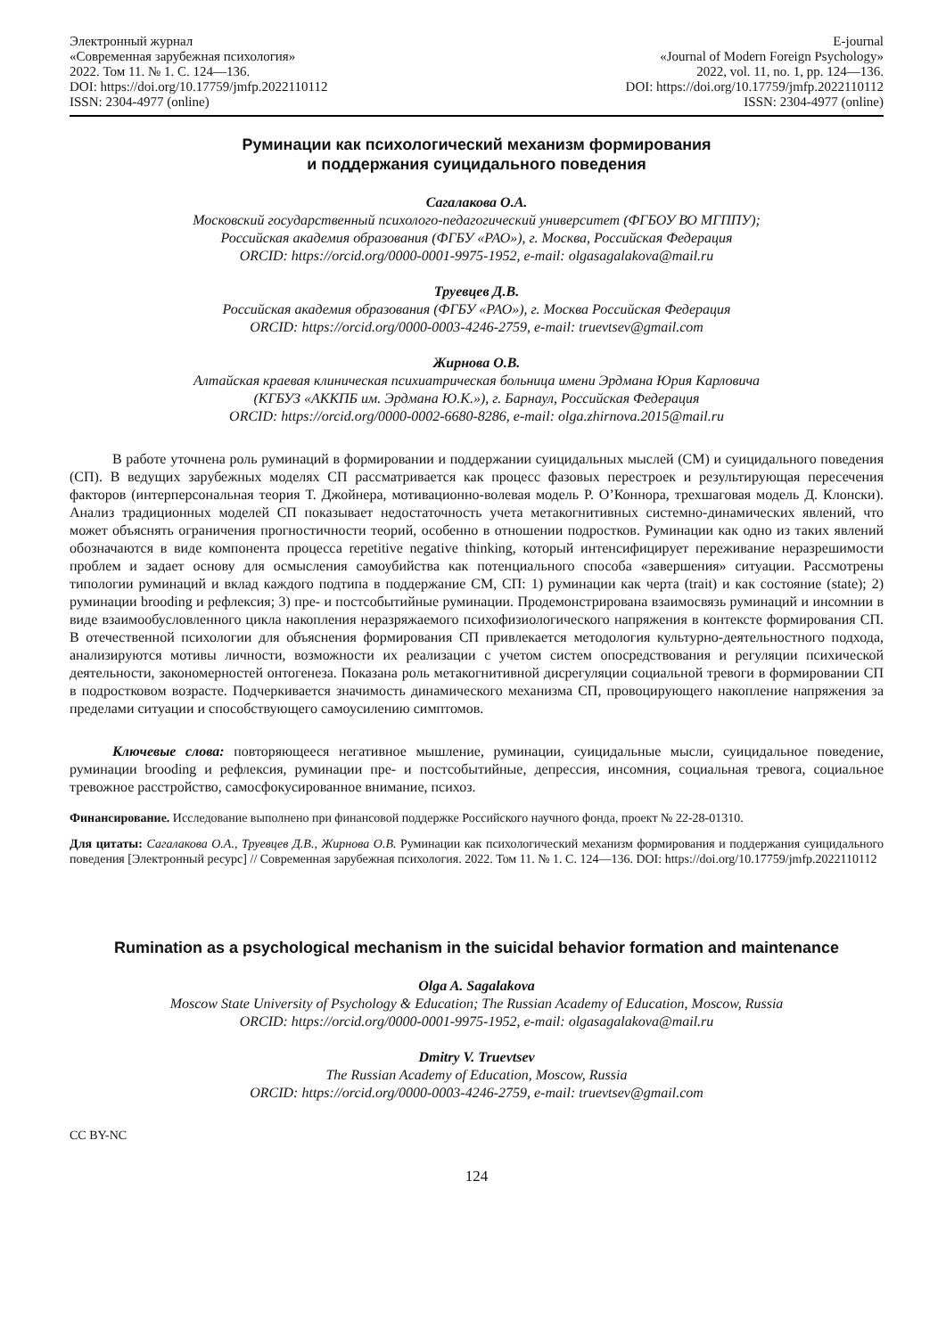Электронный журнал
«Современная зарубежная психология»
2022. Том 11. № 1. С. 124—136.
DOI: https://doi.org/10.17759/jmfp.2022110112
ISSN: 2304-4977 (online)
E-journal
«Journal of Modern Foreign Psychology»
2022, vol. 11, no. 1, pp. 124—136.
DOI: https://doi.org/10.17759/jmfp.2022110112
ISSN: 2304-4977 (online)
Руминации как психологический механизм формирования
и поддержания суицидального поведения
Сагалакова О.А.
Московский государственный психолого-педагогический университет (ФГБОУ ВО МГППУ);
Российская академия образования (ФГБУ «РАО»), г. Москва, Российская Федерация
ORCID: https://orcid.org/0000-0001-9975-1952, e-mail: olgasagalakova@mail.ru
Труевцев Д.В.
Российская академия образования (ФГБУ «РАО»), г. Москва Российская Федерация
ORCID: https://orcid.org/0000-0003-4246-2759, e-mail: truevtsev@gmail.com
Жирнова О.В.
Алтайская краевая клиническая психиатрическая больница имени Эрдмана Юрия Карловича
(КГБУЗ «АККПБ им. Эрдмана Ю.К.»), г. Барнаул, Российская Федерация
ORCID: https://orcid.org/0000-0002-6680-8286, e-mail: olga.zhirnova.2015@mail.ru
В работе уточнена роль руминаций в формировании и поддержании суицидальных мыслей (СМ) и суицидального поведения (СП). В ведущих зарубежных моделях СП рассматривается как процесс фазовых перестроек и результирующая пересечения факторов (интерперсональная теория Т. Джойнера, мотивационно-волевая модель Р. О’Коннора, трехшаговая модель Д. Клонски). Анализ традиционных моделей СП показывает недостаточность учета метакогнитивных системно-динамических явлений, что может объяснять ограничения прогностичности теорий, особенно в отношении подростков. Руминации как одно из таких явлений обозначаются в виде компонента процесса repetitive negative thinking, который интенсифицирует переживание неразрешимости проблем и задает основу для осмысления самоубийства как потенциального способа «завершения» ситуации. Рассмотрены типологии руминаций и вклад каждого подтипа в поддержание СМ, СП: 1) руминации как черта (trait) и как состояние (state); 2) руминации brooding и рефлексия; 3) пре- и постсобытийные руминации. Продемонстрирована взаимосвязь руминаций и инсомнии в виде взаимообусловленного цикла накопления неразряжаемого психофизиологического напряжения в контексте формирования СП. В отечественной психологии для объяснения формирования СП привлекается методология культурно-деятельностного подхода, анализируются мотивы личности, возможности их реализации с учетом систем опосредствования и регуляции психической деятельности, закономерностей онтогенеза. Показана роль метакогнитивной дисрегуляции социальной тревоги в формировании СП в подростковом возрасте. Подчеркивается значимость динамического механизма СП, провоцирующего накопление напряжения за пределами ситуации и способствующего самоусилению симптомов.
Ключевые слова: повторяющееся негативное мышление, руминации, суицидальные мысли, суицидальное поведение, руминации brooding и рефлексия, руминации пре- и постсобытийные, депрессия, инсомния, социальная тревога, социальное тревожное расстройство, самосфокусированное внимание, психоз.
Финансирование. Исследование выполнено при финансовой поддержке Российского научного фонда, проект № 22-28-01310.
Для цитаты: Сагалакова О.А., Труевцев Д.В., Жирнова О.В. Руминации как психологический механизм формирования и поддержания суицидального поведения [Электронный ресурс] // Современная зарубежная психология. 2022. Том 11. № 1. С. 124—136. DOI: https://doi.org/10.17759/jmfp.2022110112
Rumination as a psychological mechanism in the suicidal behavior formation and maintenance
Olga A. Sagalakova
Moscow State University of Psychology & Education; The Russian Academy of Education, Moscow, Russia
ORCID: https://orcid.org/0000-0001-9975-1952, e-mail: olgasagalakova@mail.ru
Dmitry V. Truevtsev
The Russian Academy of Education, Moscow, Russia
ORCID: https://orcid.org/0000-0003-4246-2759, e-mail: truevtsev@gmail.com
CC BY-NC
124